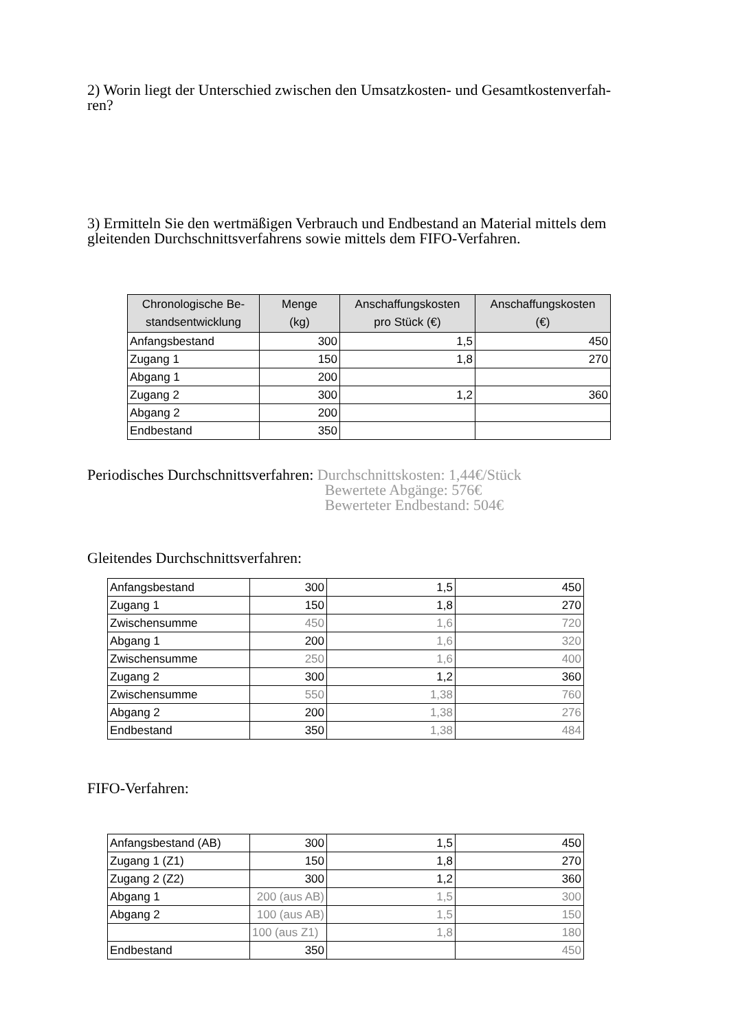2) Worin liegt der Unterschied zwischen den Umsatzkosten- und Gesamtkostenverfah-
ren?
3) Ermitteln Sie den wertmäßigen Verbrauch und Endbestand an Material mittels dem gleitenden Durchschnittsverfahrens sowie mittels dem FIFO-Verfahren.
| Chronologische Be- standsentwicklung | Menge (kg) | Anschaffungskosten pro Stück (€) | Anschaffungskosten (€) |
| --- | --- | --- | --- |
| Anfangsbestand | 300 | 1,5 | 450 |
| Zugang 1 | 150 | 1,8 | 270 |
| Abgang 1 | 200 | | |
| Zugang 2 | 300 | 1,2 | 360 |
| Abgang 2 | 200 | | |
| Endbestand | 350 | | |
Periodisches Durchschnittsverfahren:
Durchschnittskosten: 1,44€/Stück
Bewertete Abgänge: 576€
Bewerteter Endbestand: 504€
Gleitendes Durchschnittsverfahren:
| Anfangsbestand | 300 | 1,5 | 450 |
| Zugang 1 | 150 | 1,8 | 270 |
| Zwischensumme | 450 | 1,6 | 720 |
| Abgang 1 | 200 | 1,6 | 320 |
| Zwischensumme | 250 | 1,6 | 400 |
| Zugang 2 | 300 | 1,2 | 360 |
| Zwischensumme | 550 | 1,38 | 760 |
| Abgang 2 | 200 | 1,38 | 276 |
| Endbestand | 350 | 1,38 | 484 |
FIFO-Verfahren:
| Anfangsbestand (AB) | 300 | 1,5 | 450 |
| Zugang 1 (Z1) | 150 | 1,8 | 270 |
| Zugang 2 (Z2) | 300 | 1,2 | 360 |
| Abgang 1 | 200 (aus AB) | 1,5 | 300 |
| Abgang 2 | 100 (aus AB) | 1,5 | 150 |
| | 100 (aus Z1) | 1,8 | 180 |
| Endbestand | 350 | | 450 |